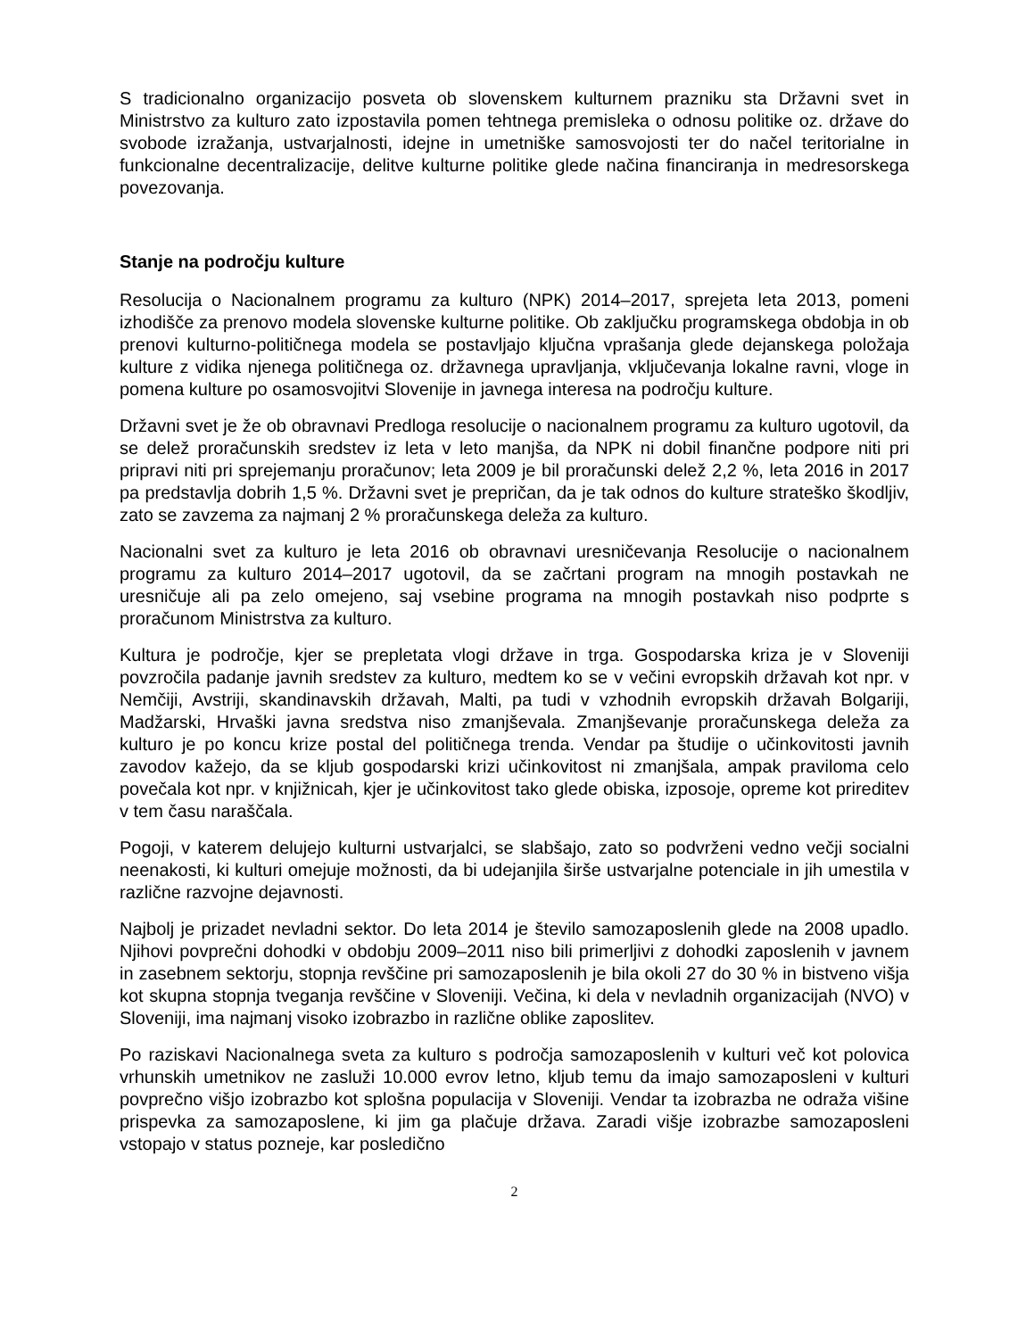S tradicionalno organizacijo posveta ob slovenskem kulturnem prazniku sta Državni svet in Ministrstvo za kulturo zato izpostavila pomen tehtnega premisleka o odnosu politike oz. države do svobode izražanja, ustvarjalnosti, idejne in umetniške samosvojosti ter do načel teritorialne in funkcionalne decentralizacije, delitve kulturne politike glede načina financiranja in medresorskega povezovanja.
Stanje na področju kulture
Resolucija o Nacionalnem programu za kulturo (NPK) 2014–2017, sprejeta leta 2013, pomeni izhodišče za prenovo modela slovenske kulturne politike. Ob zaključku programskega obdobja in ob prenovi kulturno-političnega modela se postavljajo ključna vprašanja glede dejanskega položaja kulture z vidika njenega političnega oz. državnega upravljanja, vključevanja lokalne ravni, vloge in pomena kulture po osamosvojitvi Slovenije in javnega interesa na področju kulture.
Državni svet je že ob obravnavi Predloga resolucije o nacionalnem programu za kulturo ugotovil, da se delež proračunskih sredstev iz leta v leto manjša, da NPK ni dobil finančne podpore niti pri pripravi niti pri sprejemanju proračunov; leta 2009 je bil proračunski delež 2,2 %, leta 2016 in 2017 pa predstavlja dobrih 1,5 %. Državni svet je prepričan, da je tak odnos do kulture strateško škodljiv, zato se zavzema za najmanj 2 % proračunskega deleža za kulturo.
Nacionalni svet za kulturo je leta 2016 ob obravnavi uresničevanja Resolucije o nacionalnem programu za kulturo 2014–2017 ugotovil, da se začrtani program na mnogih postavkah ne uresničuje ali pa zelo omejeno, saj vsebine programa na mnogih postavkah niso podprte s proračunom Ministrstva za kulturo.
Kultura je področje, kjer se prepletata vlogi države in trga. Gospodarska kriza je v Sloveniji povzročila padanje javnih sredstev za kulturo, medtem ko se v večini evropskih državah kot npr. v Nemčiji, Avstriji, skandinavskih državah, Malti, pa tudi v vzhodnih evropskih državah Bolgariji, Madžarski, Hrvaški javna sredstva niso zmanjševala. Zmanjševanje proračunskega deleža za kulturo je po koncu krize postal del političnega trenda. Vendar pa študije o učinkovitosti javnih zavodov kažejo, da se kljub gospodarski krizi učinkovitost ni zmanjšala, ampak praviloma celo povečala kot npr. v knjižnicah, kjer je učinkovitost tako glede obiska, izposoje, opreme kot prireditev v tem času naraščala.
Pogoji, v katerem delujejo kulturni ustvarjalci, se slabšajo, zato so podvrženi vedno večji socialni neenakosti, ki kulturi omejuje možnosti, da bi udejanjila širše ustvarjalne potenciale in jih umestila v različne razvojne dejavnosti.
Najbolj je prizadet nevladni sektor. Do leta 2014 je število samozaposlenih glede na 2008 upadlo. Njihovi povprečni dohodki v obdobju 2009–2011 niso bili primerljivi z dohodki zaposlenih v javnem in zasebnem sektorju, stopnja revščine pri samozaposlenih je bila okoli 27 do 30 % in bistveno višja kot skupna stopnja tveganja revščine v Sloveniji. Večina, ki dela v nevladnih organizacijah (NVO) v Sloveniji, ima najmanj visoko izobrazbo in različne oblike zaposlitev.
Po raziskavi Nacionalnega sveta za kulturo s področja samozaposlenih v kulturi več kot polovica vrhunskih umetnikov ne zasluži 10.000 evrov letno, kljub temu da imajo samozaposleni v kulturi povprečno višjo izobrazbo kot splošna populacija v Sloveniji. Vendar ta izobrazba ne odraža višine prispevka za samozaposlene, ki jim ga plačuje država. Zaradi višje izobrazbe samozaposleni vstopajo v status pozneje, kar posledično
2